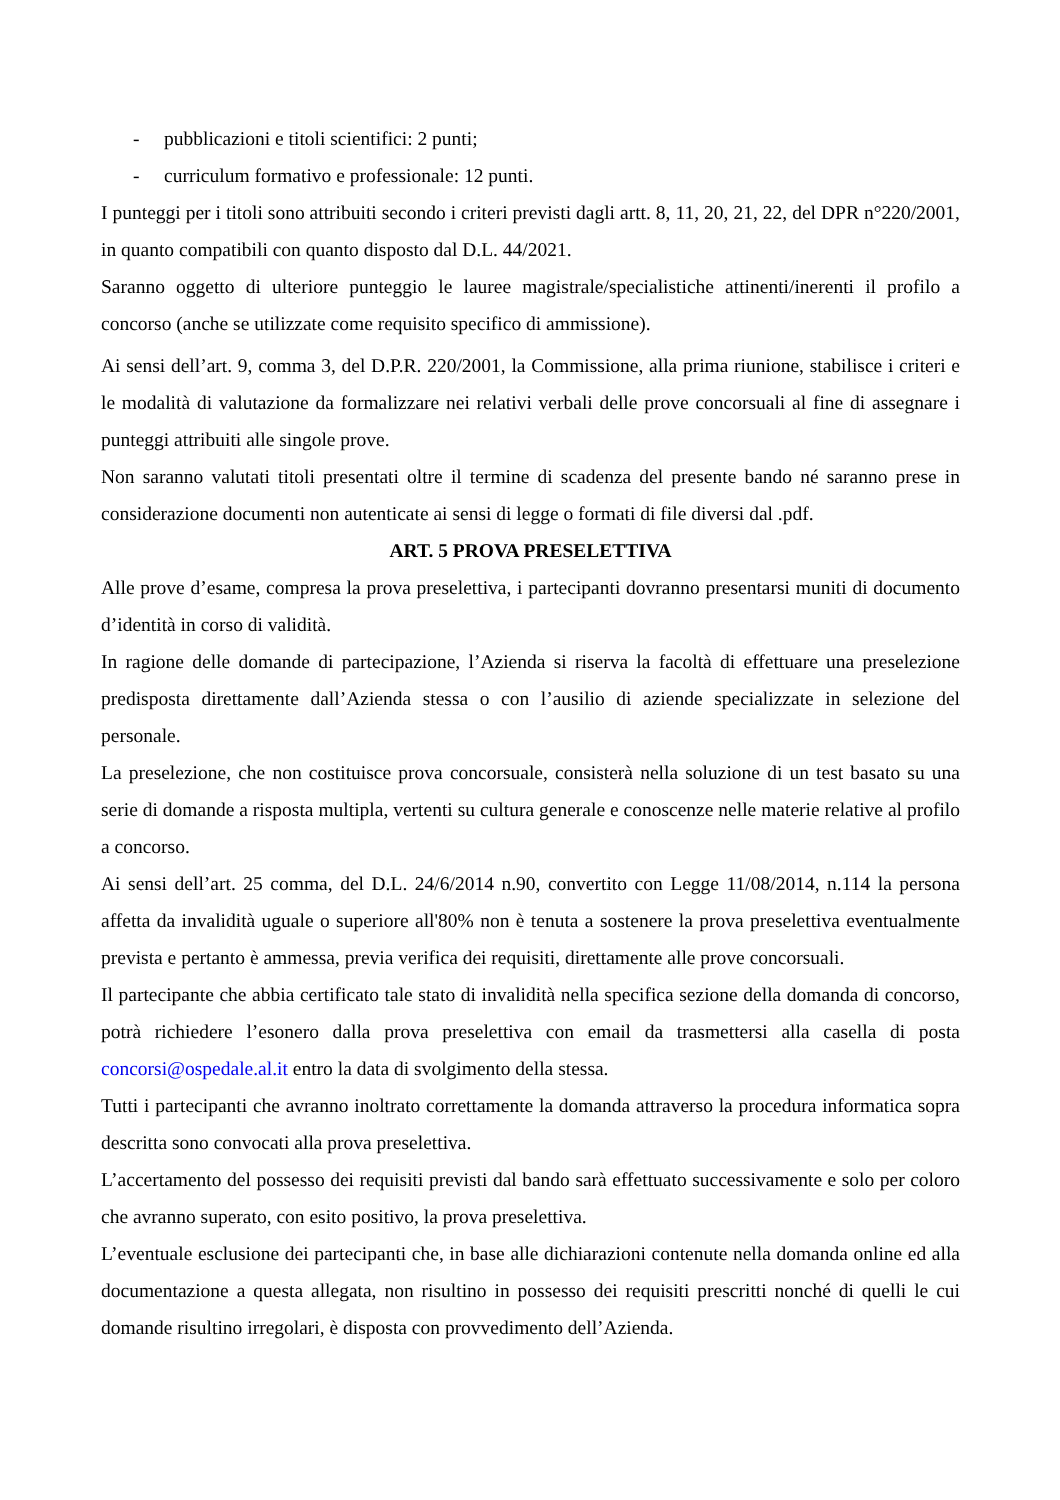- pubblicazioni e titoli scientifici: 2 punti;
- curriculum formativo e professionale: 12 punti.
I punteggi per i titoli sono attribuiti secondo i criteri previsti dagli artt. 8, 11, 20, 21, 22, del DPR n°220/2001, in quanto compatibili con quanto disposto dal D.L. 44/2021.
Saranno oggetto di ulteriore punteggio le lauree magistrale/specialistiche attinenti/inerenti il profilo a concorso (anche se utilizzate come requisito specifico di ammissione).
Ai sensi dell’art. 9, comma 3, del D.P.R. 220/2001, la Commissione, alla prima riunione, stabilisce i criteri e le modalità di valutazione da formalizzare nei relativi verbali delle prove concorsuali al fine di assegnare i punteggi attribuiti alle singole prove.
Non saranno valutati titoli presentati oltre il termine di scadenza del presente bando né saranno prese in considerazione documenti non autenticate ai sensi di legge o formati di file diversi dal .pdf.
ART. 5 PROVA PRESELETTIVA
Alle prove d’esame, compresa la prova preselettiva, i partecipanti dovranno presentarsi muniti di documento d’identità in corso di validità.
In ragione delle domande di partecipazione, l’Azienda si riserva la facoltà di effettuare una preselezione predisposta direttamente dall’Azienda stessa o con l’ausilio di aziende specializzate in selezione del personale.
La preselezione, che non costituisce prova concorsuale, consisterà nella soluzione di un test basato su una serie di domande a risposta multipla, vertenti su cultura generale e conoscenze nelle materie relative al profilo a concorso.
Ai sensi dell’art. 25 comma, del D.L. 24/6/2014 n.90, convertito con Legge 11/08/2014, n.114 la persona affetta da invalidità uguale o superiore all'80% non è tenuta a sostenere la prova preselettiva eventualmente prevista e pertanto è ammessa, previa verifica dei requisiti, direttamente alle prove concorsuali.
Il partecipante che abbia certificato tale stato di invalidità nella specifica sezione della domanda di concorso, potrà richiedere l’esonero dalla prova preselettiva con email da trasmettersi alla casella di posta concorsi@ospedale.al.it entro la data di svolgimento della stessa.
Tutti i partecipanti che avranno inoltrato correttamente la domanda attraverso la procedura informatica sopra descritta sono convocati alla prova preselettiva.
L’accertamento del possesso dei requisiti previsti dal bando sarà effettuato successivamente e solo per coloro che avranno superato, con esito positivo, la prova preselettiva.
L’eventuale esclusione dei partecipanti che, in base alle dichiarazioni contenute nella domanda online ed alla documentazione a questa allegata, non risultino in possesso dei requisiti prescritti nonché di quelli le cui domande risultino irregolari, è disposta con provvedimento dell’Azienda.